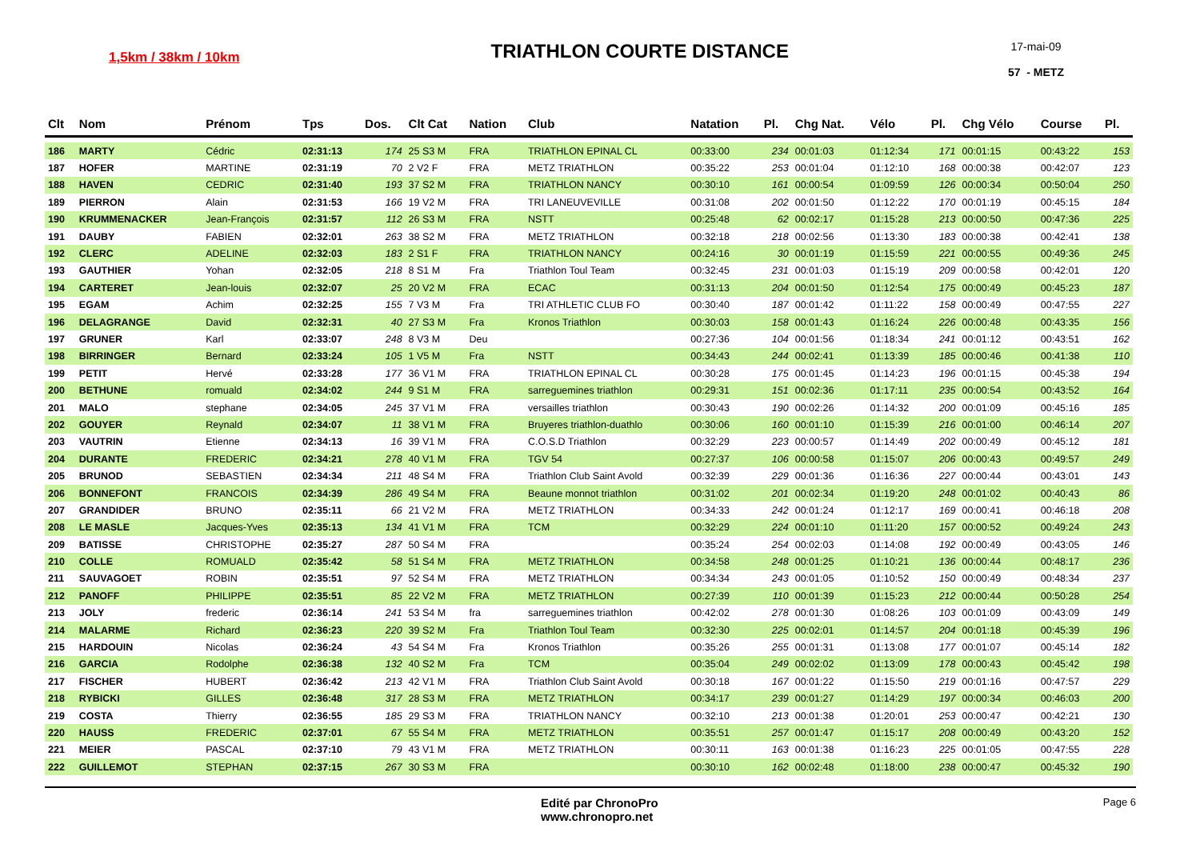1,5km / 38km / 10km
TRIATHLON COURTE DISTANCE
17-mai-09
57 - METZ
| Clt | Nom | Prénom | Tps | Dos. | Clt Cat | Nation | Club | Natation | Pl. | Chg Nat. | Vélo | Pl. | Chg Vélo | Course | Pl. |
| --- | --- | --- | --- | --- | --- | --- | --- | --- | --- | --- | --- | --- | --- | --- | --- |
| 186 | MARTY | Cédric | 02:31:13 | 174 | 25 S3 M | FRA | TRIATHLON EPINAL CL | 00:33:00 | 234 | 00:01:03 | 01:12:34 | 171 | 00:01:15 | 00:43:22 | 153 |
| 187 | HOFER | MARTINE | 02:31:19 | 70 | 2 V2 F | FRA | METZ TRIATHLON | 00:35:22 | 253 | 00:01:04 | 01:12:10 | 168 | 00:00:38 | 00:42:07 | 123 |
| 188 | HAVEN | CEDRIC | 02:31:40 | 193 | 37 S2 M | FRA | TRIATHLON NANCY | 00:30:10 | 161 | 00:00:54 | 01:09:59 | 126 | 00:00:34 | 00:50:04 | 250 |
| 189 | PIERRON | Alain | 02:31:53 | 166 | 19 V2 M | FRA | TRI LANEUVEVILLE | 00:31:08 | 202 | 00:01:50 | 01:12:22 | 170 | 00:01:19 | 00:45:15 | 184 |
| 190 | KRUMMENACKER | Jean-François | 02:31:57 | 112 | 26 S3 M | FRA | NSTT | 00:25:48 | 62 | 00:02:17 | 01:15:28 | 213 | 00:00:50 | 00:47:36 | 225 |
| 191 | DAUBY | FABIEN | 02:32:01 | 263 | 38 S2 M | FRA | METZ TRIATHLON | 00:32:18 | 218 | 00:02:56 | 01:13:30 | 183 | 00:00:38 | 00:42:41 | 138 |
| 192 | CLERC | ADELINE | 02:32:03 | 183 | 2 S1 F | FRA | TRIATHLON NANCY | 00:24:16 | 30 | 00:01:19 | 01:15:59 | 221 | 00:00:55 | 00:49:36 | 245 |
| 193 | GAUTHIER | Yohan | 02:32:05 | 218 | 8 S1 M | Fra | Triathlon Toul Team | 00:32:45 | 231 | 00:01:03 | 01:15:19 | 209 | 00:00:58 | 00:42:01 | 120 |
| 194 | CARTERET | Jean-louis | 02:32:07 | 25 | 20 V2 M | FRA | ECAC | 00:31:13 | 204 | 00:01:50 | 01:12:54 | 175 | 00:00:49 | 00:45:23 | 187 |
| 195 | EGAM | Achim | 02:32:25 | 155 | 7 V3 M | Fra | TRI ATHLETIC CLUB FO | 00:30:40 | 187 | 00:01:42 | 01:11:22 | 158 | 00:00:49 | 00:47:55 | 227 |
| 196 | DELAGRANGE | David | 02:32:31 | 40 | 27 S3 M | Fra | Kronos Triathlon | 00:30:03 | 158 | 00:01:43 | 01:16:24 | 226 | 00:00:48 | 00:43:35 | 156 |
| 197 | GRUNER | Karl | 02:33:07 | 248 | 8 V3 M | Deu | | 00:27:36 | 104 | 00:01:56 | 01:18:34 | 241 | 00:01:12 | 00:43:51 | 162 |
| 198 | BIRRINGER | Bernard | 02:33:24 | 105 | 1 V5 M | Fra | NSTT | 00:34:43 | 244 | 00:02:41 | 01:13:39 | 185 | 00:00:46 | 00:41:38 | 110 |
| 199 | PETIT | Hervé | 02:33:28 | 177 | 36 V1 M | FRA | TRIATHLON EPINAL CL | 00:30:28 | 175 | 00:01:45 | 01:14:23 | 196 | 00:01:15 | 00:45:38 | 194 |
| 200 | BETHUNE | romuald | 02:34:02 | 244 | 9 S1 M | FRA | sarreguemines triathlon | 00:29:31 | 151 | 00:02:36 | 01:17:11 | 235 | 00:00:54 | 00:43:52 | 164 |
| 201 | MALO | stephane | 02:34:05 | 245 | 37 V1 M | FRA | versailles triathlon | 00:30:43 | 190 | 00:02:26 | 01:14:32 | 200 | 00:01:09 | 00:45:16 | 185 |
| 202 | GOUYER | Reynald | 02:34:07 | 11 | 38 V1 M | FRA | Bruyeres triathlon-duathlo | 00:30:06 | 160 | 00:01:10 | 01:15:39 | 216 | 00:01:00 | 00:46:14 | 207 |
| 203 | VAUTRIN | Etienne | 02:34:13 | 16 | 39 V1 M | FRA | C.O.S.D Triathlon | 00:32:29 | 223 | 00:00:57 | 01:14:49 | 202 | 00:00:49 | 00:45:12 | 181 |
| 204 | DURANTE | FREDERIC | 02:34:21 | 278 | 40 V1 M | FRA | TGV 54 | 00:27:37 | 106 | 00:00:58 | 01:15:07 | 206 | 00:00:43 | 00:49:57 | 249 |
| 205 | BRUNOD | SEBASTIEN | 02:34:34 | 211 | 48 S4 M | FRA | Triathlon Club Saint Avold | 00:32:39 | 229 | 00:01:36 | 01:16:36 | 227 | 00:00:44 | 00:43:01 | 143 |
| 206 | BONNEFONT | FRANCOIS | 02:34:39 | 286 | 49 S4 M | FRA | Beaune monnot triathlon | 00:31:02 | 201 | 00:02:34 | 01:19:20 | 248 | 00:01:02 | 00:40:43 | 86 |
| 207 | GRANDIDER | BRUNO | 02:35:11 | 66 | 21 V2 M | FRA | METZ TRIATHLON | 00:34:33 | 242 | 00:01:24 | 01:12:17 | 169 | 00:00:41 | 00:46:18 | 208 |
| 208 | LE MASLE | Jacques-Yves | 02:35:13 | 134 | 41 V1 M | FRA | TCM | 00:32:29 | 224 | 00:01:10 | 01:11:20 | 157 | 00:00:52 | 00:49:24 | 243 |
| 209 | BATISSE | CHRISTOPHE | 02:35:27 | 287 | 50 S4 M | FRA | | 00:35:24 | 254 | 00:02:03 | 01:14:08 | 192 | 00:00:49 | 00:43:05 | 146 |
| 210 | COLLE | ROMUALD | 02:35:42 | 58 | 51 S4 M | FRA | METZ TRIATHLON | 00:34:58 | 248 | 00:01:25 | 01:10:21 | 136 | 00:00:44 | 00:48:17 | 236 |
| 211 | SAUVAGOET | ROBIN | 02:35:51 | 97 | 52 S4 M | FRA | METZ TRIATHLON | 00:34:34 | 243 | 00:01:05 | 01:10:52 | 150 | 00:00:49 | 00:48:34 | 237 |
| 212 | PANOFF | PHILIPPE | 02:35:51 | 85 | 22 V2 M | FRA | METZ TRIATHLON | 00:27:39 | 110 | 00:01:39 | 01:15:23 | 212 | 00:00:44 | 00:50:28 | 254 |
| 213 | JOLY | frederic | 02:36:14 | 241 | 53 S4 M | fra | sarreguemines triathlon | 00:42:02 | 278 | 00:01:30 | 01:08:26 | 103 | 00:01:09 | 00:43:09 | 149 |
| 214 | MALARME | Richard | 02:36:23 | 220 | 39 S2 M | Fra | Triathlon Toul Team | 00:32:30 | 225 | 00:02:01 | 01:14:57 | 204 | 00:01:18 | 00:45:39 | 196 |
| 215 | HARDOUIN | Nicolas | 02:36:24 | 43 | 54 S4 M | Fra | Kronos Triathlon | 00:35:26 | 255 | 00:01:31 | 01:13:08 | 177 | 00:01:07 | 00:45:14 | 182 |
| 216 | GARCIA | Rodolphe | 02:36:38 | 132 | 40 S2 M | Fra | TCM | 00:35:04 | 249 | 00:02:02 | 01:13:09 | 178 | 00:00:43 | 00:45:42 | 198 |
| 217 | FISCHER | HUBERT | 02:36:42 | 213 | 42 V1 M | FRA | Triathlon Club Saint Avold | 00:30:18 | 167 | 00:01:22 | 01:15:50 | 219 | 00:01:16 | 00:47:57 | 229 |
| 218 | RYBICKI | GILLES | 02:36:48 | 317 | 28 S3 M | FRA | METZ TRIATHLON | 00:34:17 | 239 | 00:01:27 | 01:14:29 | 197 | 00:00:34 | 00:46:03 | 200 |
| 219 | COSTA | Thierry | 02:36:55 | 185 | 29 S3 M | FRA | TRIATHLON NANCY | 00:32:10 | 213 | 00:01:38 | 01:20:01 | 253 | 00:00:47 | 00:42:21 | 130 |
| 220 | HAUSS | FREDERIC | 02:37:01 | 67 | 55 S4 M | FRA | METZ TRIATHLON | 00:35:51 | 257 | 00:01:47 | 01:15:17 | 208 | 00:00:49 | 00:43:20 | 152 |
| 221 | MEIER | PASCAL | 02:37:10 | 79 | 43 V1 M | FRA | METZ TRIATHLON | 00:30:11 | 163 | 00:01:38 | 01:16:23 | 225 | 00:01:05 | 00:47:55 | 228 |
| 222 | GUILLEMOT | STEPHAN | 02:37:15 | 267 | 30 S3 M | FRA | | 00:30:10 | 162 | 00:02:48 | 01:18:00 | 238 | 00:00:47 | 00:45:32 | 190 |
Edité par ChronoPro
www.chronopro.net
Page 6